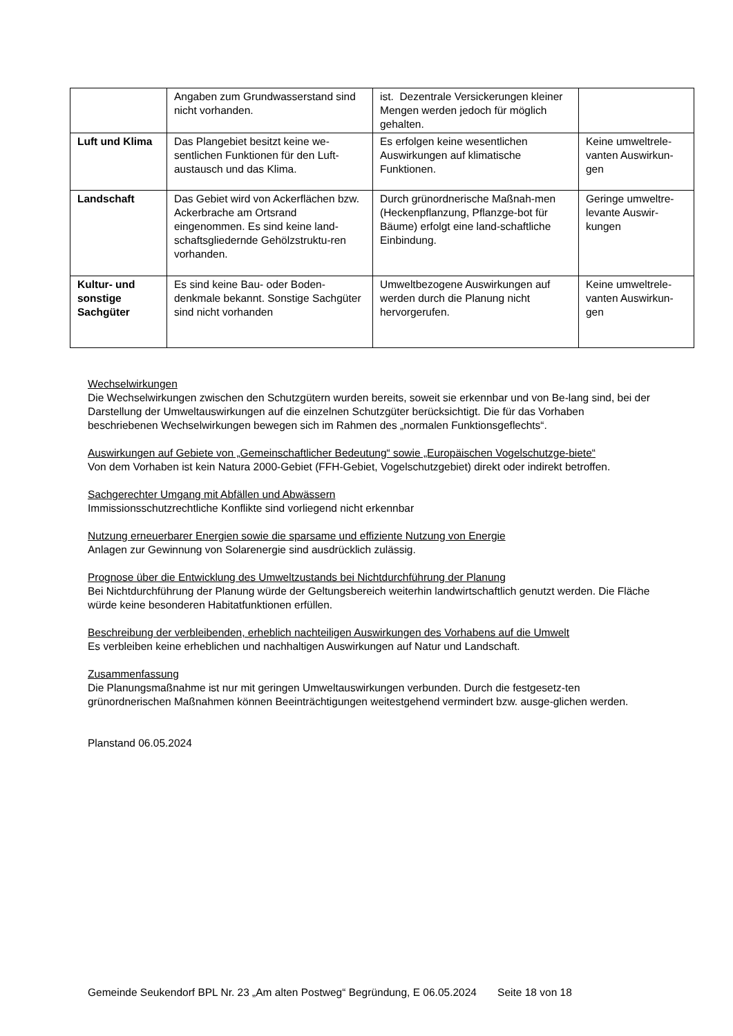| | Angaben zum Grundwasserstand sind nicht vorhanden. | ist. Dezentrale Versickerungen kleiner Mengen werden jedoch für möglich gehalten. | |
| Luft und Klima | Das Plangebiet besitzt keine we-sentlichen Funktionen für den Luft-austausch und das Klima. | Es erfolgen keine wesentlichen Auswirkungen auf klimatische Funktionen. | Keine umweltrele-vanten Auswirkun-gen |
| Landschaft | Das Gebiet wird von Ackerflächen bzw. Ackerbrache am Ortsrand eingenommen. Es sind keine land-schaftsgliedernde Gehölzstruktu-ren vorhanden. | Durch grünordnerische Maßnah-men (Heckenpflanzung, Pflanzge-bot für Bäume) erfolgt eine land-schaftliche Einbindung. | Geringe umweltre-levante Auswir-kungen |
| Kultur- und sonstige Sachgüter | Es sind keine Bau- oder Boden-denkmale bekannt. Sonstige Sachgüter sind nicht vorhanden | Umweltbezogene Auswirkungen auf werden durch die Planung nicht hervorgerufen. | Keine umweltrele-vanten Auswirkun-gen |
Wechselwirkungen
Die Wechselwirkungen zwischen den Schutzgütern wurden bereits, soweit sie erkennbar und von Be-lang sind, bei der Darstellung der Umweltauswirkungen auf die einzelnen Schutzgüter berücksichtigt. Die für das Vorhaben beschriebenen Wechselwirkungen bewegen sich im Rahmen des „normalen Funktionsgeflechts“.
Auswirkungen auf Gebiete von „Gemeinschaftlicher Bedeutung“ sowie „Europäischen Vogelschutzge-biete“
Von dem Vorhaben ist kein Natura 2000-Gebiet (FFH-Gebiet, Vogelschutzgebiet) direkt oder indirekt betroffen.
Sachgerechter Umgang mit Abfällen und Abwässern
Immissionsschutzrechtliche Konflikte sind vorliegend nicht erkennbar
Nutzung erneuerbarer Energien sowie die sparsame und effiziente Nutzung von Energie
Anlagen zur Gewinnung von Solarenergie sind ausdrücklich zulässig.
Prognose über die Entwicklung des Umweltzustands bei Nichtdurchführung der Planung
Bei Nichtdurchführung der Planung würde der Geltungsbereich weiterhin landwirtschaftlich genutzt werden. Die Fläche würde keine besonderen Habitatfunktionen erfüllen.
Beschreibung der verbleibenden, erheblich nachteiligen Auswirkungen des Vorhabens auf die Umwelt
Es verbleiben keine erheblichen und nachhaltigen Auswirkungen auf Natur und Landschaft.
Zusammenfassung
Die Planungsmaßnahme ist nur mit geringen Umweltauswirkungen verbunden. Durch die festgesetz-ten grünordnerischen Maßnahmen können Beeinträchtigungen weitestgehend vermindert bzw. ausge-glichen werden.
Planstand 06.05.2024
Gemeinde Seukendorf BPL Nr. 23 „Am alten Postweg“ Begründung, E 06.05.2024 Seite 18 von 18